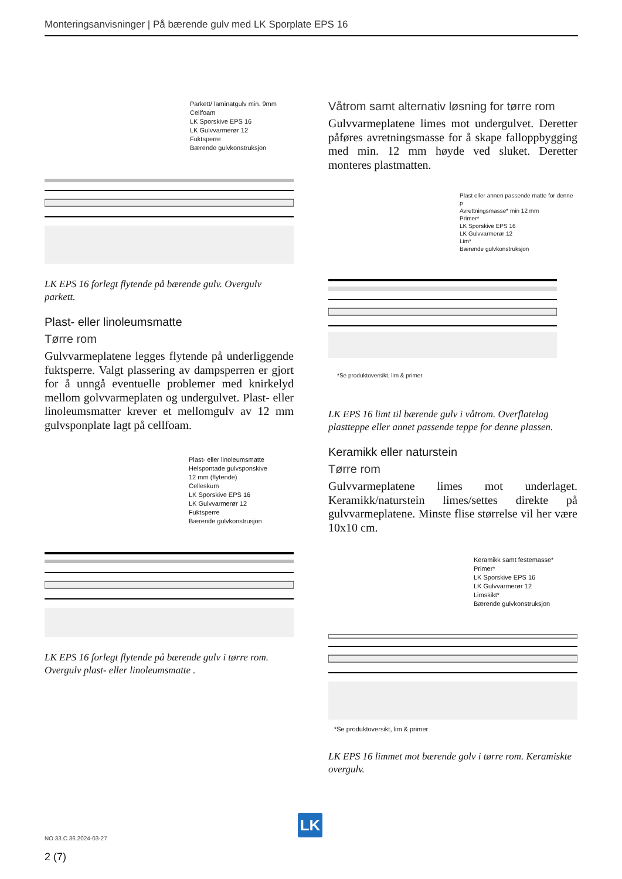Monteringsanvisninger | På bærende gulv med LK Sporplate EPS 16
Parkett/ laminatgulv min. 9mm
Cellfoam
LK Sporskive EPS 16
LK Gulvvarmerør 12
Fuktsperre
Bærende gulvkonstruksjon
LK EPS 16 forlegt flytende på bærende gulv. Overgulv parkett.
Plast- eller linoleumsmatte
Tørre rom
Gulvvarmeplatene legges flytende på underliggende fuktsperre. Valgt plassering av dampsperren er gjort for å unngå eventuelle problemer med knirkelyd mellom golvvarmeplaten og undergulvet. Plast- eller linoleumsmatter krever et mellomgulv av 12 mm gulvsponplate lagt på cellfoam.
Plast- eller linoleumsmatte
Helspontade gulvsponskive
12 mm (flytende)
Celleskum
LK Sporskive EPS 16
LK Gulvvarmerør 12
Fuktsperre
Bærende gulvkonstrusjon
LK EPS 16 forlegt flytende på bærende gulv i tørre rom. Overgulv plast- eller linoleumsmatte .
Våtrom samt alternativ løsning for tørre rom
Gulvvarmeplatene limes mot undergulvet. Deretter påføres avretningsmasse for å skape falloppbygging med min. 12 mm høyde ved sluket. Deretter monteres plastmatten.
Plast eller annen passende matte for denne p
Avrettningsmasse* min 12 mm
Primer*
LK Sporskive EPS 16
LK Gulvvarmerør 12
Lim*
Bærende gulvkonstruksjon
*Se produktoversikt, lim & primer
LK EPS 16 limt til bærende gulv i våtrom. Overflatelag plastteppe eller annet passende teppe for denne plassen.
Keramikk eller naturstein
Tørre rom
Gulvvarmeplatene limes mot underlaget. Keramikk/naturstein limes/settes direkte på gulvvarmeplatene. Minste flise størrelse vil her være 10x10 cm.
Keramikk samt festemasse*
Primer*
LK Sporskive EPS 16
LK Gulvvarmerør 12
Limskikt*
Bærende gulvkonstruksjon
*Se produktoversikt, lim & primer
LK EPS 16 limmet mot bærende golv i tørre rom. Keramiskte overgulv.
LK
NO.33.C.36.2024-03-27
2 (7)